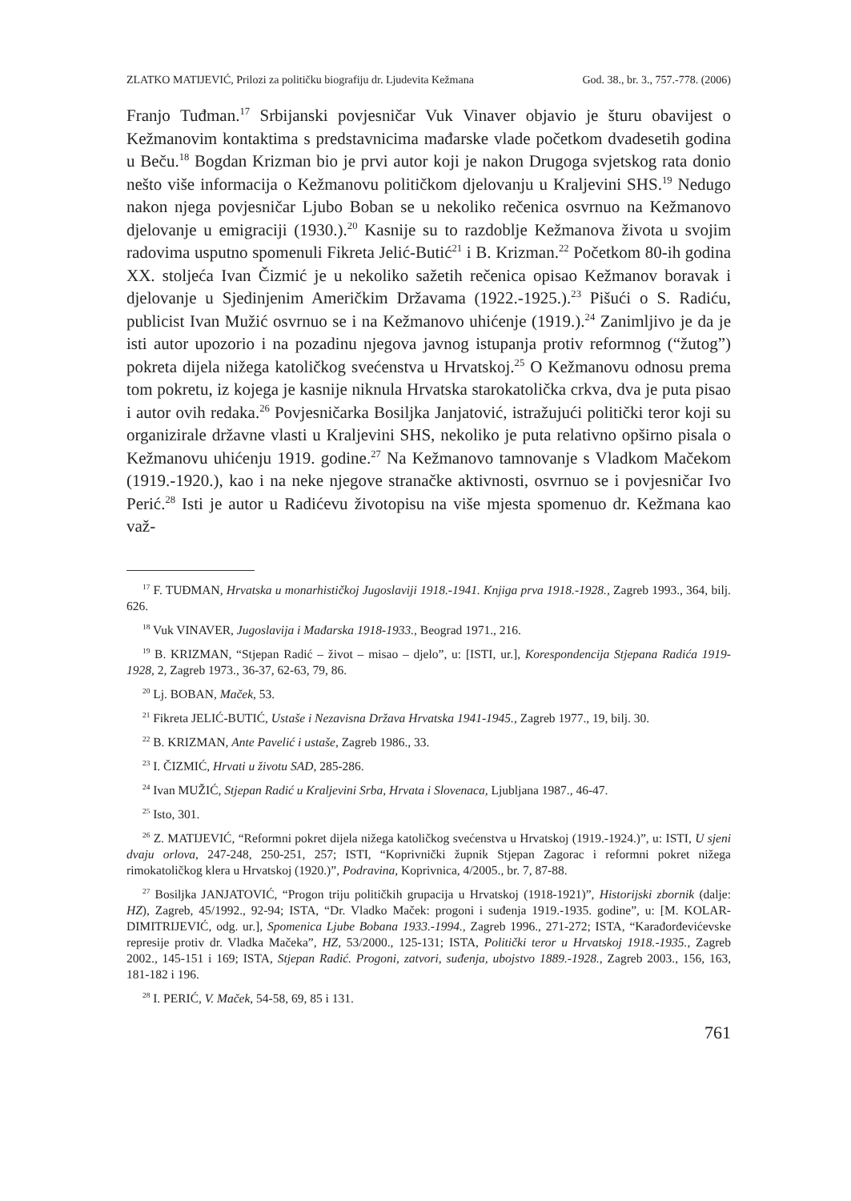ZLATKO MATIJEVIĆ, Prilozi za političku biografiju dr. Ljudevita Kežmana God. 38., br. 3., 757.-778. (2006)
Franjo Tuđman.<sup>17</sup> Srbijanski povjesničar Vuk Vinaver objavio je šturu obavijest o Kežmanovim kontaktima s predstavnicima mađarske vlade početkom dvadesetih godina u Beču.<sup>18</sup> Bogdan Krizman bio je prvi autor koji je nakon Drugoga svjetskog rata donio nešto više informacija o Kežmanovu političkom djelovanju u Kraljevini SHS.<sup>19</sup> Nedugo nakon njega povjesničar Ljubo Boban se u nekoliko rečenica osvrnuo na Kežmanovo djelovanje u emigraciji (1930.).<sup>20</sup> Kasnije su to razdoblje Kežmanova života u svojim radovima usputno spomenuli Fikreta Jelić-Butić<sup>21</sup> i B. Krizman.<sup>22</sup> Početkom 80-ih godina XX. stoljeća Ivan Čizmić je u nekoliko sažetih rečenica opisao Kežmanov boravak i djelovanje u Sjedinjenim Američkim Državama (1922.-1925.).<sup>23</sup> Pišući o S. Radiću, publicist Ivan Mužić osvrnuo se i na Kežmanovo uhićenje (1919.).<sup>24</sup> Zanimljivo je da je isti autor upozorio i na pozadinu njegova javnog istupanja protiv reformnog (“žutog”) pokreta dijela nižega katoličkog svećenstva u Hrvatskoj.<sup>25</sup> O Kežmanovu odnosu prema tom pokretu, iz kojega je kasnije niknula Hrvatska starokatolička crkva, dva je puta pisao i autor ovih redaka.<sup>26</sup> Povjesničarka Bosiljka Janjatović, istražujući politički teror koji su organizirale državne vlasti u Kraljevini SHS, nekoliko je puta relativno opširno pisala o Kežmanovu uhićenju 1919. godine.<sup>27</sup> Na Kežmanovo tamnovanje s Vladkom Mačekom (1919.-1920.), kao i na neke njegove stranačke aktivnosti, osvrnuo se i povjesničar Ivo Perić.<sup>28</sup> Isti je autor u Radićevu životopisu na više mjesta spomenuo dr. Kežmana kao važ-
<sup>17</sup> F. TUĐMAN, Hrvatska u monarhističkoj Jugoslaviji 1918.-1941. Knjiga prva 1918.-1928., Zagreb 1993., 364, bilj. 626.
<sup>18</sup> Vuk VINAVER, Jugoslavija i Mađarska 1918-1933., Beograd 1971., 216.
<sup>19</sup> B. KRIZMAN, “Stjepan Radić – život – misao – djelo”, u: [ISTI, ur.], Korespondencija Stjepana Radića 1919-1928, 2, Zagreb 1973., 36-37, 62-63, 79, 86.
<sup>20</sup> Lj. BOBAN, Maček, 53.
<sup>21</sup> Fikreta JELIĆ-BUTIĆ, Ustaše i Nezavisna Država Hrvatska 1941-1945., Zagreb 1977., 19, bilj. 30.
<sup>22</sup> B. KRIZMAN, Ante Pavelić i ustaše, Zagreb 1986., 33.
<sup>23</sup> I. ČIZMIĆ, Hrvati u životu SAD, 285-286.
<sup>24</sup> Ivan MUŽIĆ, Stjepan Radić u Kraljevini Srba, Hrvata i Slovenaca, Ljubljana 1987., 46-47.
<sup>25</sup> Isto, 301.
<sup>26</sup> Z. MATIJEVIĆ, “Reformni pokret dijela nižega katoličkog svećenstva u Hrvatskoj (1919.-1924.)”, u: ISTI, U sjeni dvaju orlova, 247-248, 250-251, 257; ISTI, “Koprivnički župnik Stjepan Zagorac i reformni pokret nižega rimokatoličkog klera u Hrvatskoj (1920.)”, Podravina, Koprivnica, 4/2005., br. 7, 87-88.
<sup>27</sup> Bosiljka JANJATOVIĆ, “Progon triju političkih grupacija u Hrvatskoj (1918-1921)”, Historijski zbornik (dalje: HZ), Zagreb, 45/1992., 92-94; ISTA, “Dr. Vladko Maček: progoni i suđenja 1919.-1935. godine”, u: [M. KOLAR-DIMITRIJEVIĆ, odg. ur.], Spomenica Ljube Bobana 1933.-1994., Zagreb 1996., 271-272; ISTA, “Karađorđevićevske represije protiv dr. Vladka Mačeka”, HZ, 53/2000., 125-131; ISTA, Politički teror u Hrvatskoj 1918.-1935., Zagreb 2002., 145-151 i 169; ISTA, Stjepan Radić. Progoni, zatvori, suđenja, ubojstvo 1889.-1928., Zagreb 2003., 156, 163, 181-182 i 196.
<sup>28</sup> I. PERIĆ, V. Maček, 54-58, 69, 85 i 131.
761